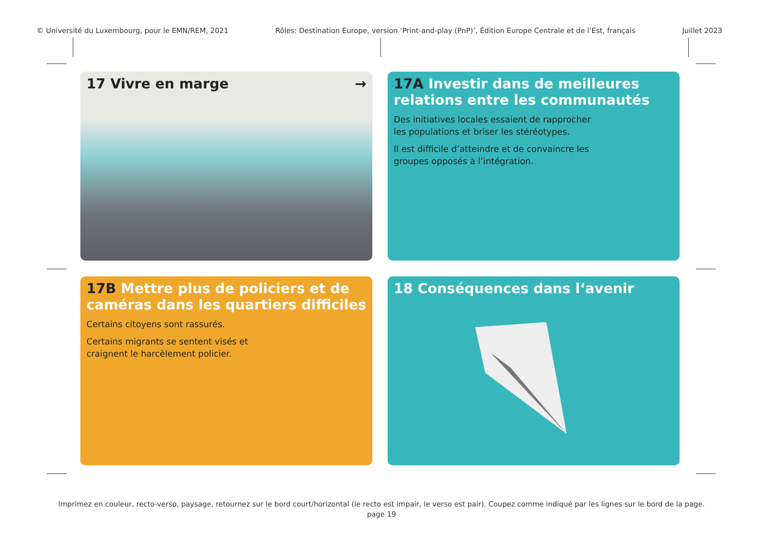© Université du Luxembourg, pour le EMN/REM, 2021 Rôles: Destination Europe, version ‘Print-and-play (PnP)’, Édition Europe Centrale et de l’Est, français Juillet 2023
17 Vivre en marge →
17A Investir dans de meilleures relations entre les communautés
Des initiatives locales essaient de rapprocher
les populations et briser les stéréotypes.
Il est difficile d’atteindre et de convaincre les
groupes opposés à l’intégration.
17B Mettre plus de policiers et de caméras dans les quartiers difficiles
Certains citoyens sont rassurés.
Certains migrants se sentent visés et
craignent le harcèlement policier.
18 Conséquences dans l‘avenir
Imprimez en couleur, recto-verso, paysage, retournez sur le bord court/horizontal (le recto est impair, le verso est pair). Coupez comme indiqué par les lignes sur le bord de la page.
page 19